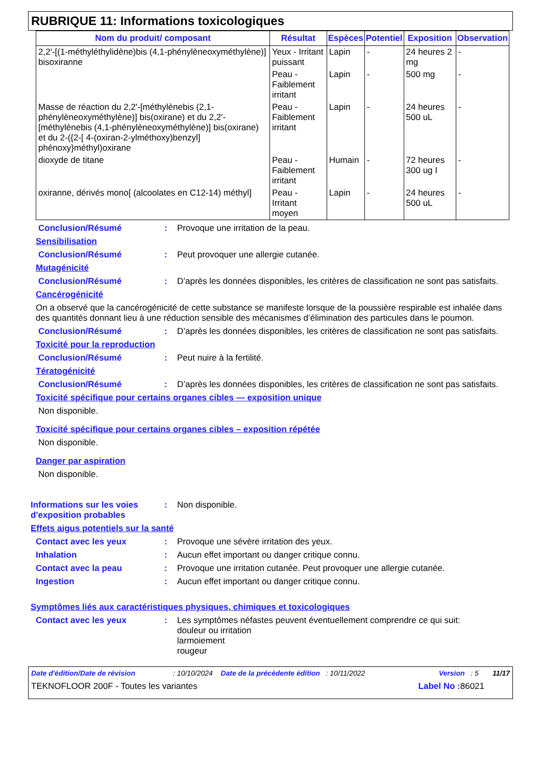RUBRIQUE 11: Informations toxicologiques
| Nom du produit/ composant | Résultat | Espèces | Potentiel | Exposition | Observation |
| --- | --- | --- | --- | --- | --- |
| 2,2'-[(1-méthyléthylidène)bis (4,1-phénylèneoxyméthylène)] bisoxiranne | Yeux - Irritant puissant | Lapin | - | 24 heures 2 mg | - |
| | Peau - Faiblement irritant | Lapin | - | 500 mg | - |
| Masse de réaction du 2,2'-[méthylènebis (2,1-phénylèneoxyméthylène)] bis(oxirane) et du 2,2'-[méthylènebis (4,1-phénylèneoxyméthylène)] bis(oxirane) et du 2-({2-[ 4-(oxiran-2-ylméthoxy)benzyl] phénoxy}méthyl)oxirane | Peau - Faiblement irritant | Lapin | - | 24 heures 500 uL | - |
| dioxyde de titane | Peau - Faiblement irritant | Humain | - | 72 heures 300 ug I | - |
| oxiranne, dérivés mono[ (alcoolates en C12-14) méthyl] | Peau - Irritant moyen | Lapin | - | 24 heures 500 uL | - |
Conclusion/Résumé : Provoque une irritation de la peau.
Sensibilisation
Conclusion/Résumé : Peut provoquer une allergie cutanée.
Mutagénicité
Conclusion/Résumé : D’après les données disponibles, les critères de classification ne sont pas satisfaits.
Cancérogénicité
On a observé que la cancérogénicité de cette substance se manifeste lorsque de la poussière respirable est inhalée dans des quantités donnant lieu à une réduction sensible des mécanismes d’élimination des particules dans le poumon.
Conclusion/Résumé : D’après les données disponibles, les critères de classification ne sont pas satisfaits.
Toxicité pour la reproduction
Conclusion/Résumé : Peut nuire à la fertilité.
Tératogénicité
Conclusion/Résumé : D’après les données disponibles, les critères de classification ne sont pas satisfaits.
Toxicité spécifique pour certains organes cibles — exposition unique
Non disponible.
Toxicité spécifique pour certains organes cibles – exposition répétée
Non disponible.
Danger par aspiration
Non disponible.
Informations sur les voies d'exposition probables
: Non disponible.
Effets aigus potentiels sur la santé
Contact avec les yeux : Provoque une sévère irritation des yeux.
Inhalation : Aucun effet important ou danger critique connu.
Contact avec la peau : Provoque une irritation cutanée. Peut provoquer une allergie cutanée.
Ingestion : Aucun effet important ou danger critique connu.
Symptômes liés aux caractéristiques physiques, chimiques et toxicologiques
Contact avec les yeux : Les symptômes néfastes peuvent éventuellement comprendre ce qui suit:
douleur ou irritation
larmoiement
rougeur
Date d'édition/Date de révision : 10/10/2024 Date de la précédente édition : 10/11/2022 Version : 5 11/17
TEKNOFLOOR 200F - Toutes les variantes Label No : 86021